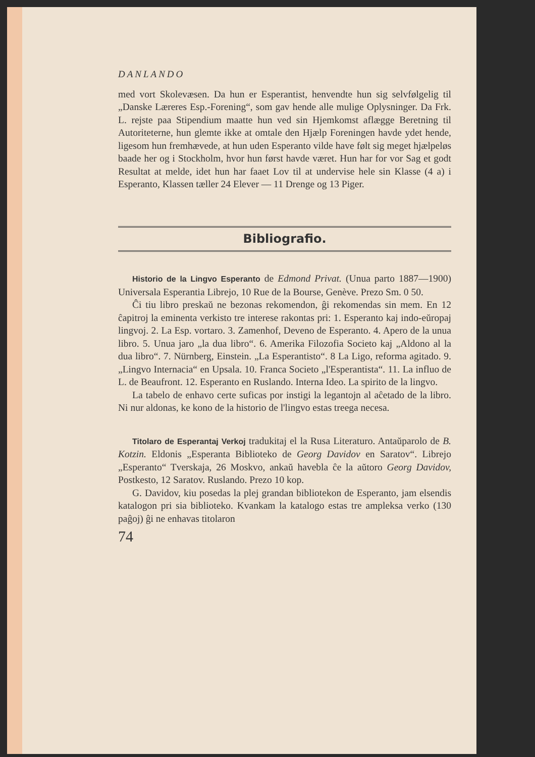DANLANDO
med vort Skolevæsen. Da hun er Esperantist, henvendte hun sig selvfølgelig til „Danske Læreres Esp.-Forening“, som gav hende alle mulige Oplysninger. Da Frk. L. rejste paa Stipendium maatte hun ved sin Hjemkomst aflægge Beretning til Autoriteterne, hun glemte ikke at omtale den Hjælp Foreningen havde ydet hende, ligesom hun fremhævede, at hun uden Esperanto vilde have følt sig meget hjælpeløs baade her og i Stockholm, hvor hun først havde været. Hun har for vor Sag et godt Resultat at melde, idet hun har faaet Lov til at undervise hele sin Klasse (4 a) i Esperanto, Klassen tæller 24 Elever — 11 Drenge og 13 Piger.
Bibliografio.
Historio de la Lingvo Esperanto de Edmond Privat. (Unua parto 1887—1900) Universala Esperantia Librejo, 10 Rue de la Bourse, Genève. Prezo Sm. 0 50.
Ĉi tiu libro preskaŭ ne bezonas rekomendon, ĝi rekomendas sin mem. En 12 ĉapitroj la eminenta verkisto tre interese rakontas pri: 1. Esperanto kaj indo-eŭropaj lingvoj. 2. La Esp. vortaro. 3. Zamenhof, Deveno de Esperanto. 4. Apero de la unua libro. 5. Unua jaro „la dua libro“. 6. Amerika Filozofia Societo kaj „Aldono al la dua libro“. 7. Nürnberg, Einstein. „La Esperantisto“. 8 La Ligo, reforma agitado. 9. „Lingvo Internacia“ en Upsala. 10. Franca Societo „l'Esperantista“. 11. La influo de L. de Beaufront. 12. Esperanto en Ruslando. Interna Ideo. La spirito de la lingvo.
La tabelo de enhavo certe suficas por instigi la legantojn al aĉetado de la libro. Ni nur aldonas, ke kono de la historio de l'lingvo estas treega necesa.
Titolaro de Esperantaj Verkoj tradukitaj el la Rusa Literaturo. Antaŭparolo de B. Kotzin. Eldonis „Esperanta Biblioteko de Georg Davidov en Saratov“. Librejo „Esperanto“ Tverskaja, 26 Moskvo, ankaŭ havebla ĉe la aŭtoro Georg Davidov, Postkesto, 12 Saratov. Ruslando. Prezo 10 kop.
G. Davidov, kiu posedas la plej grandan bibliotekon de Esperanto, jam elsendis katalogon pri sia biblioteko. Kvankam la katalogo estas tre ampleksa verko (130 paĝoj) ĝi ne enhavas titolaron
74